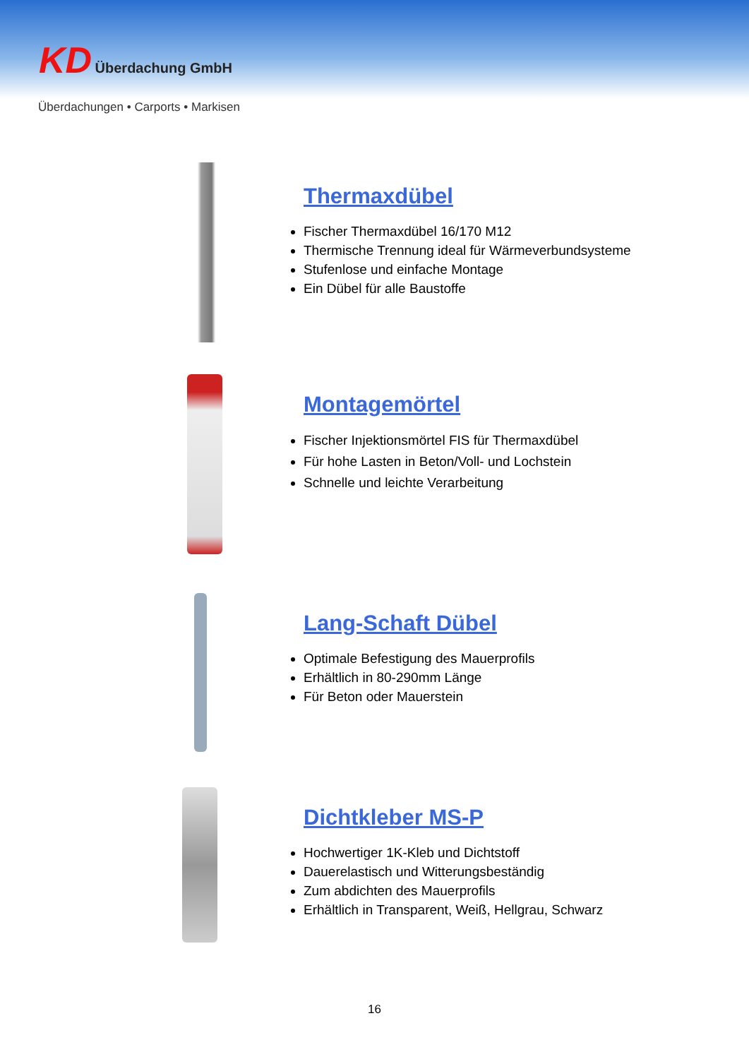KD Überdachung GmbH
Überdachungen • Carports • Markisen
Thermaxdübel
Fischer Thermaxdübel 16/170 M12
Thermische Trennung ideal für Wärmeverbundsysteme
Stufenlose und einfache Montage
Ein Dübel für alle Baustoffe
Montagemörtel
Fischer Injektionsmörtel FIS für Thermaxdübel
Für hohe Lasten in Beton/Voll- und Lochstein
Schnelle und leichte Verarbeitung
Lang-Schaft Dübel
Optimale Befestigung des Mauerprofils
Erhältlich in 80-290mm Länge
Für Beton oder Mauerstein
Dichtkleber MS-P
Hochwertiger 1K-Kleb und Dichtstoff
Dauerelastisch und Witterungsbeständig
Zum abdichten des Mauerprofils
Erhältlich in Transparent, Weiß, Hellgrau, Schwarz
16